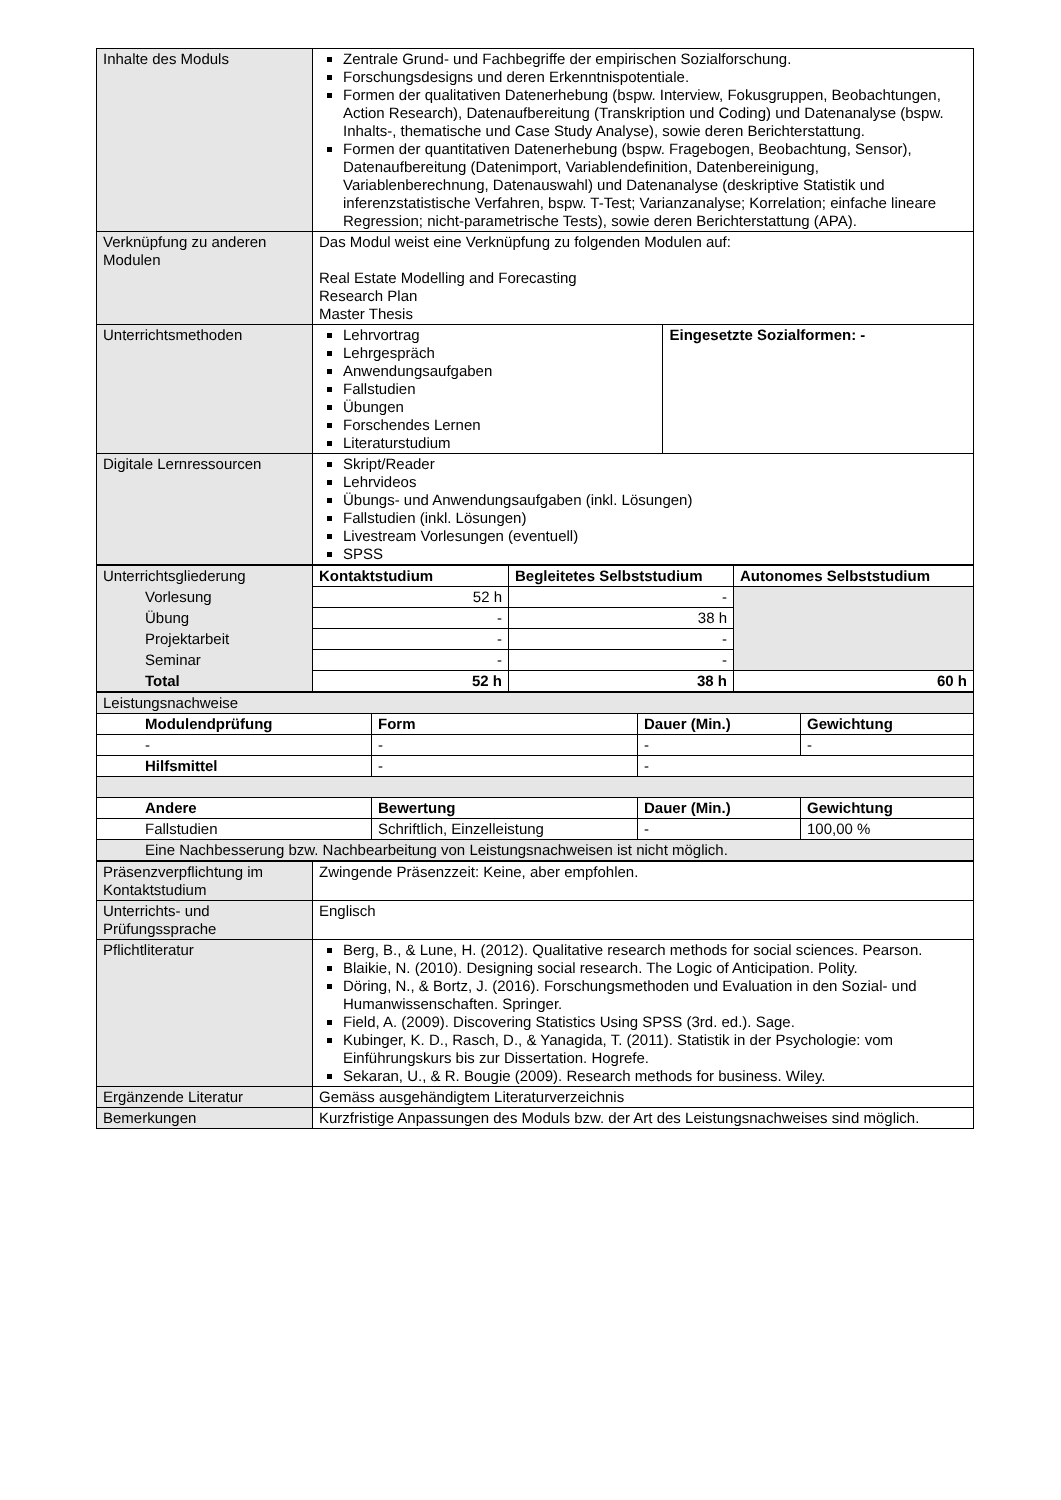| Inhalte des Moduls | Zentrale Grund- und Fachbegriffe der empirischen Sozialforschung. Forschungsdesigns und deren Erkenntnispotentiale. Formen der qualitativen Datenerhebung (bspw. Interview, Fokusgruppen, Beobachtungen, Action Research), Datenaufbereitung (Transkription und Coding) und Datenanalyse (bspw. Inhalts-, thematische und Case Study Analyse), sowie deren Berichterstattung. Formen der quantitativen Datenerhebung (bspw. Fragebogen, Beobachtung, Sensor), Datenaufbereitung (Datenimport, Variablendefinition, Datenbereinigung, Variablenberechnung, Datenauswahl) und Datenanalyse (deskriptive Statistik und inferenzstatistische Verfahren, bspw. T-Test; Varianzanalyse; Korrelation; einfache lineare Regression; nicht-parametrische Tests), sowie deren Berichterstattung (APA). | |
| Verknüpfung zu anderen Modulen | Das Modul weist eine Verknüpfung zu folgenden Modulen auf: Real Estate Modelling and Forecasting Research Plan Master Thesis | |
| Unterrichtsmethoden | Lehrvortrag Lehrgespräch Anwendungsaufgaben Fallstudien Übungen Forschendes Lernen Literaturstudium | Eingesetzte Sozialformen: - |
| Digitale Lernressourcen | Skript/Reader Lehrvideos Übungs- und Anwendungsaufgaben (inkl. Lösungen) Fallstudien (inkl. Lösungen) Livestream Vorlesungen (eventuell) SPSS | |
| Unterrichtsgliederung | Kontaktstudium | Begleitetes Selbststudium | Autonomes Selbststudium |
| Vorlesung | 52 h | - | |
| Übung | - | 38 h | |
| Projektarbeit | - | - | |
| Seminar | - | - | |
| Total | 52 h | 38 h | 60 h |
| Leistungsnachweise | | | |
| Modulendprüfung | Form | Dauer (Min.) | Gewichtung |
| - | - | - | - |
| Hilfsmittel | - | - | |
| Andere | Bewertung | Dauer (Min.) | Gewichtung |
| Fallstudien | Schriftlich, Einzelleistung | - | 100,00 % |
| Eine Nachbesserung bzw. Nachbearbeitung von Leistungsnachweisen ist nicht möglich. | | | |
| Präsenzverpflichtung im Kontaktstudium | Zwingende Präsenzzeit: Keine, aber empfohlen. |
| Unterrichts- und Prüfungssprache | Englisch |
| Pflichtliteratur | Berg, B., & Lune, H. (2012). Qualitative research methods for social sciences. Pearson. Blaikie, N. (2010). Designing social research. The Logic of Anticipation. Polity. Döring, N., & Bortz, J. (2016). Forschungsmethoden und Evaluation in den Sozial- und Humanwissenschaften. Springer. Field, A. (2009). Discovering Statistics Using SPSS (3rd. ed.). Sage. Kubinger, K. D., Rasch, D., & Yanagida, T. (2011). Statistik in der Psychologie: vom Einführungskurs bis zur Dissertation. Hogrefe. Sekaran, U., & R. Bougie (2009). Research methods for business. Wiley. |
| Ergänzende Literatur | Gemäss ausgehändigtem Literaturverzeichnis |
| Bemerkungen | Kurzfristige Anpassungen des Moduls bzw. der Art des Leistungsnachweises sind möglich. |